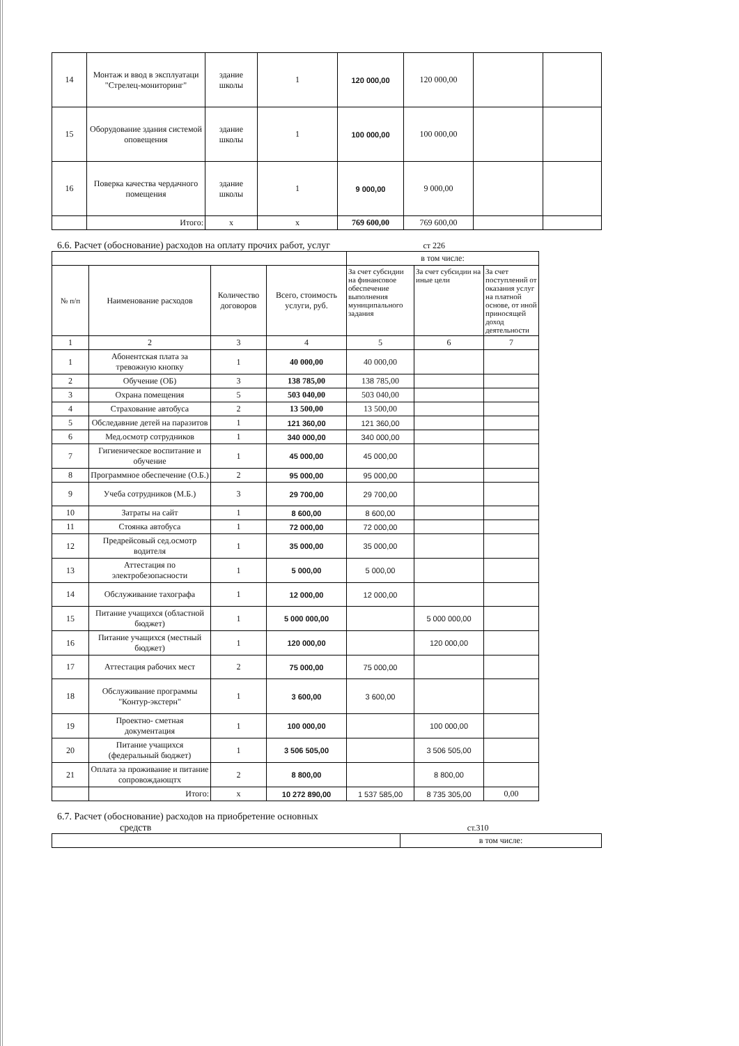| 14 | Монтаж и ввод в эксплуатаци "Стрелец-мониторинг" | здание школы | 1 | 120 000,00 | 120 000,00 | | |
| 15 | Оборудование здания системой оповещения | здание школы | 1 | 100 000,00 | 100 000,00 | | |
| 16 | Поверка качества чердачного помещения | здание школы | 1 | 9 000,00 | 9 000,00 | | |
| | Итого: | х | х | 769 600,00 | 769 600,00 | | |
6.6. Расчет (обоснование) расходов на оплату прочих работ, услуг ст 226
| | | | | в том числе: | | |
| № п/п | Наименование расходов | Количество договоров | Всего, стоимость услуги, руб. | За счет субсидии на финансовое обеспечение выполнения муниципального задания | За счет субсидии на иные цели | За счет поступлений от оказания услуг на платной основе, от иной приносящей доход деятельности |
| 1 | 2 | 3 | 4 | 5 | 6 | 7 |
| 1 | Абонентская плата за тревожную кнопку | 1 | 40 000,00 | 40 000,00 | | |
| 2 | Обучение (ОБ) | 3 | 138 785,00 | 138 785,00 | | |
| 3 | Охрана помещения | 5 | 503 040,00 | 503 040,00 | | |
| 4 | Страхование автобуса | 2 | 13 500,00 | 13 500,00 | | |
| 5 | Обследавние детей на паразитов | 1 | 121 360,00 | 121 360,00 | | |
| 6 | Мед.осмотр сотрудников | 1 | 340 000,00 | 340 000,00 | | |
| 7 | Гигиеническое воспитание и обучение | 1 | 45 000,00 | 45 000,00 | | |
| 8 | Программное обеспечение (О.Б.) | 2 | 95 000,00 | 95 000,00 | | |
| 9 | Учеба сотрудников (М.Б.) | 3 | 29 700,00 | 29 700,00 | | |
| 10 | Затраты на сайт | 1 | 8 600,00 | 8 600,00 | | |
| 11 | Стоянка автобуса | 1 | 72 000,00 | 72 000,00 | | |
| 12 | Предрейсовый сед.осмотр водителя | 1 | 35 000,00 | 35 000,00 | | |
| 13 | Аттестация по электробезопасности | 1 | 5 000,00 | 5 000,00 | | |
| 14 | Обслуживание тахографа | 1 | 12 000,00 | 12 000,00 | | |
| 15 | Питание учащихся (областной бюджет) | 1 | 5 000 000,00 | | 5 000 000,00 | |
| 16 | Питание учащихся (местный бюджет) | 1 | 120 000,00 | | 120 000,00 | |
| 17 | Аттестация рабочих мест | 2 | 75 000,00 | 75 000,00 | | |
| 18 | Обслуживание программы "Контур-экстерн" | 1 | 3 600,00 | 3 600,00 | | |
| 19 | Проектно- сметная документация | 1 | 100 000,00 | | 100 000,00 | |
| 20 | Питание учащихся (федеральный бюджет) | 1 | 3 506 505,00 | | 3 506 505,00 | |
| 21 | Оплата за проживание и питание сопровождающтх | 2 | 8 800,00 | | 8 800,00 | |
| | Итого: | х | 10 272 890,00 | 1 537 585,00 | 8 735 305,00 | 0,00 |
6.7. Расчет (обоснование) расходов на приобретение основных
средств ст.310
| | в том числе: |